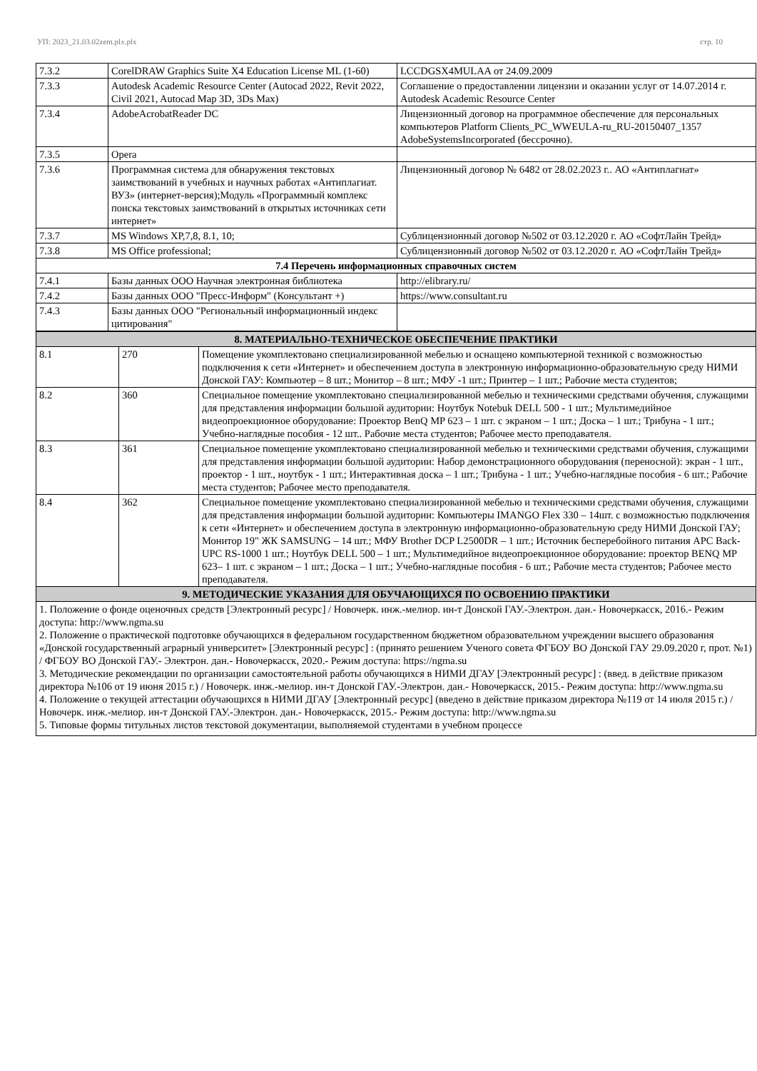УП: 2023_21.03.02zem.plx.plx стр. 10
| 7.3.2 | CorelDRAW Graphics Suite X4 Education License ML (1-60) | LCCDGSX4MULAA от 24.09.2009 |
| 7.3.3 | Autodesk Academic Resource Center (Autocad 2022, Revit 2022, Civil 2021, Autocad Map 3D, 3Ds Max) | Соглашение о предоставлении лицензии и оказании услуг от 14.07.2014 г. Autodesk Academic Resource Center |
| 7.3.4 | AdobeAcrobatReader DC | Лицензионный договор на программное обеспечение для персональных компьютеров Platform Clients_PC_WWEULA-ru_RU-20150407_1357 AdobeSystemsIncorporated (бессрочно). |
| 7.3.5 | Opera | |
| 7.3.6 | Программная система для обнаружения текстовых заимствований в учебных и научных работах «Антиплагиат. ВУЗ» (интернет-версия);Модуль «Программный комплекс поиска текстовых заимствований в открытых источниках сети интернет» | Лицензионный договор № 6482 от 28.02.2023 г.. АО «Антиплагиат» |
| 7.3.7 | MS Windows XP,7,8, 8.1, 10; | Сублицензионный договор №502 от 03.12.2020 г. АО «СофтЛайн Трейд» |
| 7.3.8 | MS Office professional; | Сублицензионный договор №502 от 03.12.2020 г. АО «СофтЛайн Трейд» |
| 7.4 Перечень информационных справочных систем | | |
| 7.4.1 | Базы данных ООО Научная электронная библиотека | http://elibrary.ru/ |
| 7.4.2 | Базы данных ООО "Пресс-Информ" (Консультант +) | https://www.consultant.ru |
| 7.4.3 | Базы данных ООО "Региональный информационный индекс цитирования" | |
| 8. МАТЕРИАЛЬНО-ТЕХНИЧЕСКОЕ ОБЕСПЕЧЕНИЕ ПРАКТИКИ | | |
| 8.1 | 270 | Помещение укомплектовано специализированной мебелью и оснащено компьютерной техникой с возможностью подключения к сети «Интернет» и обеспечением доступа в электронную информационно-образовательную среду НИМИ Донской ГАУ: Компьютер – 8 шт.; Монитор – 8 шт.; МФУ -1 шт.; Принтер – 1 шт.; Рабочие места студентов; |
| 8.2 | 360 | Специальное помещение укомплектовано специализированной мебелью и техническими средствами обучения, служащими для представления информации большой аудитории: Ноутбук Notebuk DELL 500 - 1 шт.; Мультимедийное видеопроекционное оборудование: Проектор BenQ MP 623 – 1 шт. с экраном – 1 шт.; Доска – 1 шт.; Трибуна - 1 шт.; Учебно-наглядные пособия - 12 шт.. Рабочие места студентов; Рабочее место преподавателя. |
| 8.3 | 361 | Специальное помещение укомплектовано специализированной мебелью и техническими средствами обучения, служащими для представления информации большой аудитории: Набор демонстрационного оборудования (переносной): экран - 1 шт., проектор - 1 шт., ноутбук - 1 шт.; Интерактивная доска – 1 шт.; Трибуна - 1 шт.; Учебно-наглядные пособия - 6 шт.; Рабочие места студентов; Рабочее место преподавателя. |
| 8.4 | 362 | Специальное помещение укомплектовано специализированной мебелью и техническими средствами обучения, служащими для представления информации большой аудитории: Компьютеры IMANGO Flex 330 – 14шт. с возможностью подключения к сети «Интернет» и обеспечением доступа в электронную информационно-образовательную среду НИМИ Донской ГАУ; Монитор 19" ЖК SAMSUNG – 14 шт.; МФУ Brother DCP L2500DR – 1 шт.; Источник бесперебойного питания APC Back-UPC RS-1000 1 шт.; Ноутбук DELL 500 – 1 шт.; Мультимедийное видеопроекционное оборудование: проектор BENQ MP 623– 1 шт. с экраном – 1 шт.; Доска – 1 шт.; Учебно-наглядные пособия - 6 шт.; Рабочие места студентов; Рабочее место преподавателя. |
| 9. МЕТОДИЧЕСКИЕ УКАЗАНИЯ ДЛЯ ОБУЧАЮЩИХСЯ ПО ОСВОЕНИЮ ПРАКТИКИ | | |
| 1. Положение о фонде оценочных средств [Электронный ресурс] / Новочерк. инж.-мелиор. ин-т Донской ГАУ.-Электрон. дан.- Новочеркасск, 2016.- Режим доступа: http://www.ngma.su 2. Положение о практической подготовке обучающихся в федеральном государственном бюджетном образовательном учреждении высшего образования «Донской государственный аграрный университет» [Электронный ресурс] : (принято решением Ученого совета ФГБОУ ВО Донской ГАУ 29.09.2020 г, прот. №1) / ФГБОУ ВО Донской ГАУ.- Электрон. дан.- Новочеркасск, 2020.- Режим доступа: https://ngma.su 3. Методические рекомендации по организации самостоятельной работы обучающихся в НИМИ ДГАУ [Электронный ресурс] : (введ. в действие приказом директора №106 от 19 июня 2015 г.) / Новочерк. инж.-мелиор. ин-т Донской ГАУ.-Электрон. дан.- Новочеркасск, 2015.- Режим доступа: http://www.ngma.su 4. Положение о текущей аттестации обучающихся в НИМИ ДГАУ [Электронный ресурс] (введено в действие приказом директора №119 от 14 июля 2015 г.) / Новочерк. инж.-мелиор. ин-т Донской ГАУ.-Электрон. дан.- Новочеркасск, 2015.- Режим доступа: http://www.ngma.su 5. Типовые формы титульных листов текстовой документации, выполняемой студентами в учебном процессе | | |